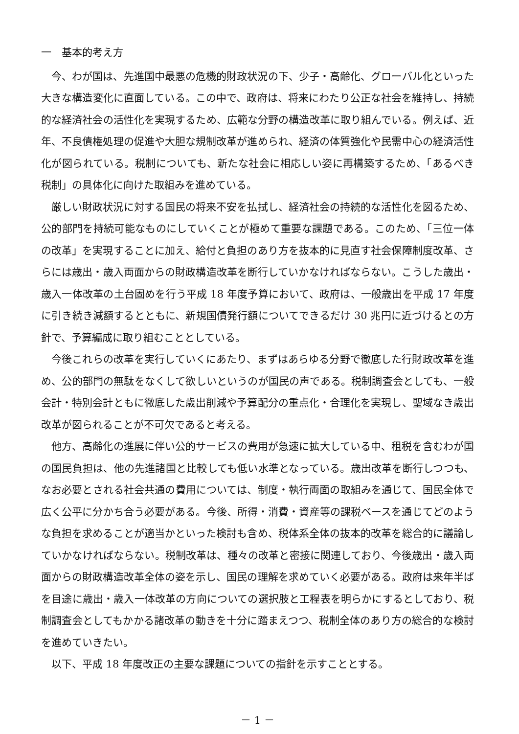一　基本的考え方
今、わが国は、先進国中最悪の危機的財政状況の下、少子・高齢化、グローバル化といった大きな構造変化に直面している。この中で、政府は、将来にわたり公正な社会を維持し、持続的な経済社会の活性化を実現するため、広範な分野の構造改革に取り組んでいる。例えば、近年、不良債権処理の促進や大胆な規制改革が進められ、経済の体質強化や民需中心の経済活性化が図られている。税制についても、新たな社会に相応しい姿に再構築するため、「あるべき税制」の具体化に向けた取組みを進めている。
厳しい財政状況に対する国民の将来不安を払拭し、経済社会の持続的な活性化を図るため、公的部門を持続可能なものにしていくことが極めて重要な課題である。このため、「三位一体の改革」を実現することに加え、給付と負担のあり方を抜本的に見直す社会保障制度改革、さらには歳出・歳入両面からの財政構造改革を断行していかなければならない。こうした歳出・歳入一体改革の土台固めを行う平成 18 年度予算において、政府は、一般歳出を平成 17 年度に引き続き減額するとともに、新規国債発行額についてできるだけ 30 兆円に近づけるとの方針で、予算編成に取り組むこととしている。
今後これらの改革を実行していくにあたり、まずはあらゆる分野で徹底した行財政改革を進め、公的部門の無駄をなくして欲しいというのが国民の声である。税制調査会としても、一般会計・特別会計ともに徹底した歳出削減や予算配分の重点化・合理化を実現し、聖域なき歳出改革が図られることが不可欠であると考える。
他方、高齢化の進展に伴い公的サービスの費用が急速に拡大している中、租税を含むわが国の国民負担は、他の先進諸国と比較しても低い水準となっている。歳出改革を断行しつつも、なお必要とされる社会共通の費用については、制度・執行両面の取組みを通じて、国民全体で広く公平に分かち合う必要がある。今後、所得・消費・資産等の課税ベースを通じてどのような負担を求めることが適当かといった検討も含め、税体系全体の抜本的改革を総合的に議論していかなければならない。税制改革は、種々の改革と密接に関連しており、今後歳出・歳入両面からの財政構造改革全体の姿を示し、国民の理解を求めていく必要がある。政府は来年半ばを目途に歳出・歳入一体改革の方向についての選択肢と工程表を明らかにするとしており、税制調査会としてもかかる諸改革の動きを十分に踏まえつつ、税制全体のあり方の総合的な検討を進めていきたい。
以下、平成 18 年度改正の主要な課題についての指針を示すこととする。
－ 1 －